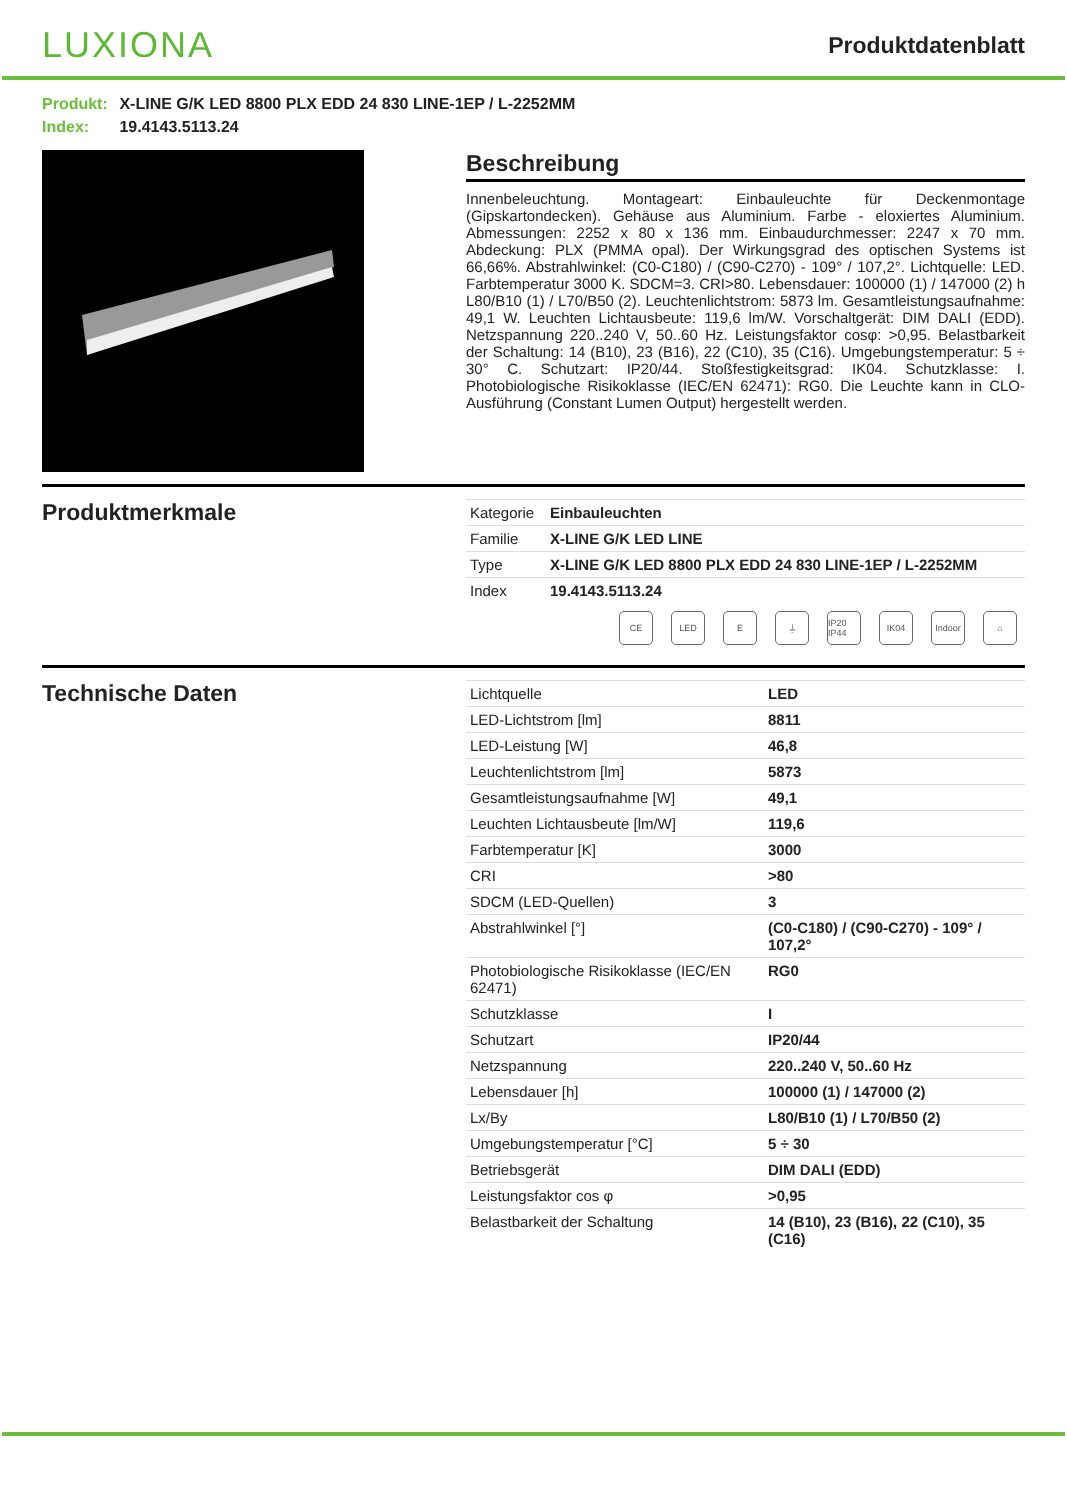LUXIONA
Produktdatenblatt
Produkt: X-LINE G/K LED 8800 PLX EDD 24 830 LINE-1EP / L-2252MM
Index: 19.4143.5113.24
Beschreibung
Innenbeleuchtung. Montageart: Einbauleuchte für Deckenmontage (Gipskartondecken). Gehäuse aus Aluminium. Farbe - eloxiertes Aluminium. Abmessungen: 2252 x 80 x 136 mm. Einbaudurchmesser: 2247 x 70 mm. Abdeckung: PLX (PMMA opal). Der Wirkungsgrad des optischen Systems ist 66,66%. Abstrahlwinkel: (C0-C180) / (C90-C270) - 109° / 107,2°. Lichtquelle: LED. Farbtemperatur 3000 K. SDCM=3. CRI>80. Lebensdauer: 100000 (1) / 147000 (2) h L80/B10 (1) / L70/B50 (2). Leuchtenlichtstrom: 5873 lm. Gesamtleistungsaufnahme: 49,1 W. Leuchten Lichtausbeute: 119,6 lm/W. Vorschaltgerät: DIM DALI (EDD). Netzspannung 220..240 V, 50..60 Hz. Leistungsfaktor cosφ: >0,95. Belastbarkeit der Schaltung: 14 (B10), 23 (B16), 22 (C10), 35 (C16). Umgebungstemperatur: 5 ÷ 30° C. Schutzart: IP20/44. Stoßfestigkeitsgrad: IK04. Schutzklasse: I. Photobiologische Risikoklasse (IEC/EN 62471): RG0. Die Leuchte kann in CLO-Ausführung (Constant Lumen Output) hergestellt werden.
Produktmerkmale
| Kategorie | Einbauleuchten |
| Familie | X-LINE G/K LED LINE |
| Type | X-LINE G/K LED 8800 PLX EDD 24 830 LINE-1EP / L-2252MM |
| Index | 19.4143.5113.24 |
CE LED E ⏚ IP20 IP44
IK04 Indoor
⌂
Technische Daten
| Lichtquelle | LED |
| LED-Lichtstrom [lm] | 8811 |
| LED-Leistung [W] | 46,8 |
| Leuchtenlichtstrom [lm] | 5873 |
| Gesamtleistungsaufnahme [W] | 49,1 |
| Leuchten Lichtausbeute [lm/W] | 119,6 |
| Farbtemperatur [K] | 3000 |
| CRI | >80 |
| SDCM (LED-Quellen) | 3 |
| Abstrahlwinkel [°] | (C0-C180) / (C90-C270) - 109° / 107,2° |
| Photobiologische Risikoklasse (IEC/EN 62471) | RG0 |
| Schutzklasse | I |
| Schutzart | IP20/44 |
| Netzspannung | 220..240 V, 50..60 Hz |
| Lebensdauer [h] | 100000 (1) / 147000 (2) |
| Lx/By | L80/B10 (1) / L70/B50 (2) |
| Umgebungstemperatur [°C] | 5 ÷ 30 |
| Betriebsgerät | DIM DALI (EDD) |
| Leistungsfaktor cos φ | >0,95 |
| Belastbarkeit der Schaltung | 14 (B10), 23 (B16), 22 (C10), 35 (C16) |